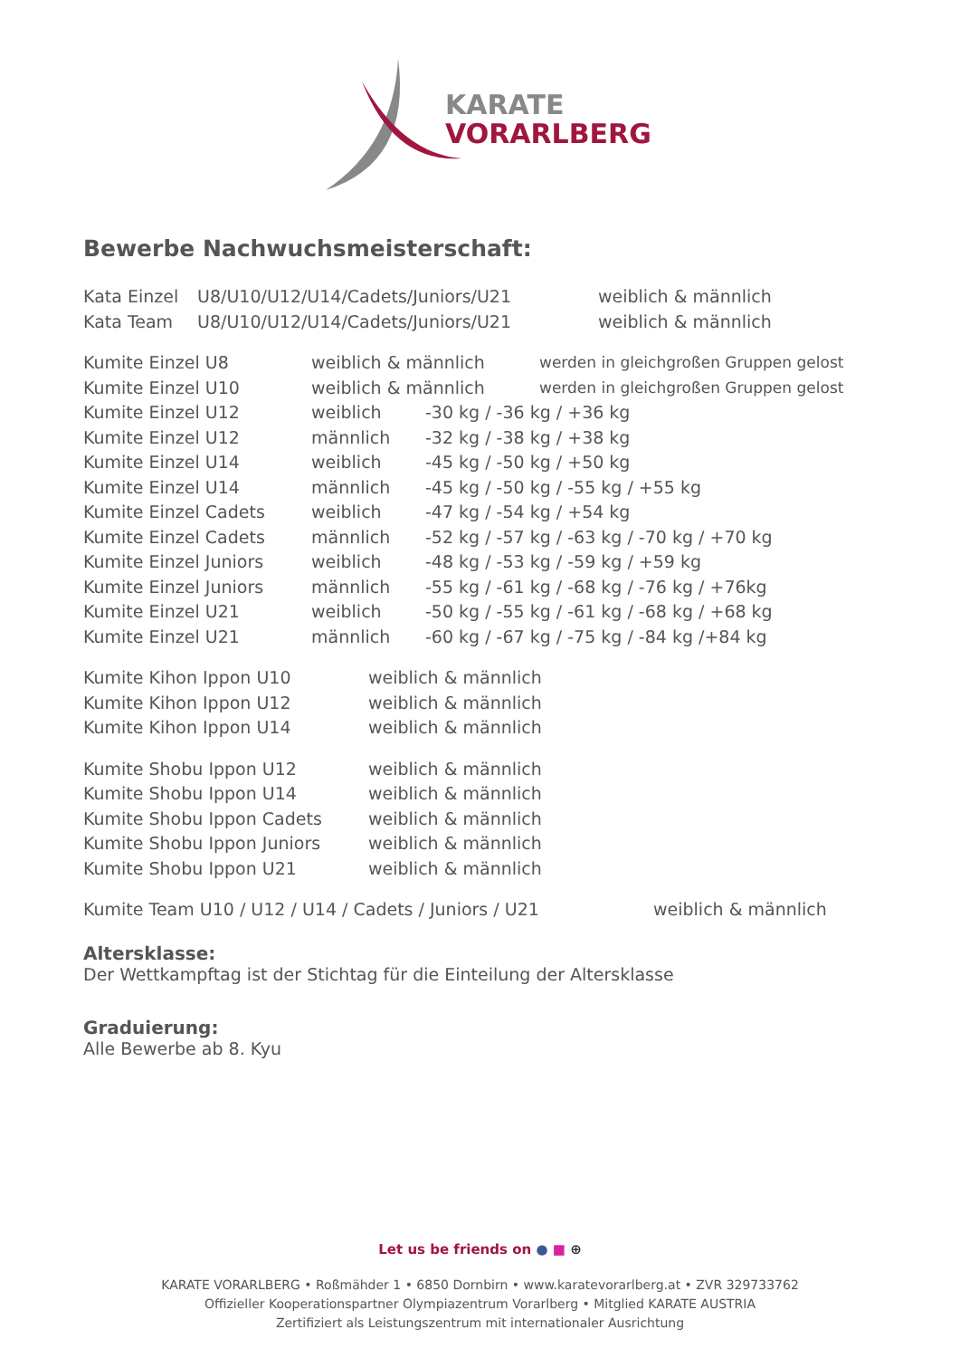KARATE
VORARLBERG
Bewerbe Nachwuchsmeisterschaft:
Kata Einzel U8/U10/U12/U14/Cadets/Juniors/U21 weiblich & männlich
Kata Team U8/U10/U12/U14/Cadets/Juniors/U21 weiblich & männlich
Kumite Einzel U8 weiblich & männlich werden in gleichgroßen Gruppen gelost
Kumite Einzel U10 weiblich & männlich werden in gleichgroßen Gruppen gelost
Kumite Einzel U12 weiblich -30 kg / -36 kg / +36 kg
Kumite Einzel U12 männlich -32 kg / -38 kg / +38 kg
Kumite Einzel U14 weiblich -45 kg / -50 kg / +50 kg
Kumite Einzel U14 männlich -45 kg / -50 kg / -55 kg / +55 kg
Kumite Einzel Cadets weiblich -47 kg / -54 kg / +54 kg
Kumite Einzel Cadets männlich -52 kg / -57 kg / -63 kg / -70 kg / +70 kg
Kumite Einzel Juniors weiblich -48 kg / -53 kg / -59 kg / +59 kg
Kumite Einzel Juniors männlich -55 kg / -61 kg / -68 kg / -76 kg / +76kg
Kumite Einzel U21 weiblich -50 kg / -55 kg / -61 kg / -68 kg / +68 kg
Kumite Einzel U21 männlich -60 kg / -67 kg / -75 kg / -84 kg /+84 kg
Kumite Kihon Ippon U10 weiblich & männlich
Kumite Kihon Ippon U12 weiblich & männlich
Kumite Kihon Ippon U14 weiblich & männlich
Kumite Shobu Ippon U12 weiblich & männlich
Kumite Shobu Ippon U14 weiblich & männlich
Kumite Shobu Ippon Cadets weiblich & männlich
Kumite Shobu Ippon Juniors weiblich & männlich
Kumite Shobu Ippon U21 weiblich & männlich
Kumite Team U10 / U12 / U14 / Cadets / Juniors / U21 weiblich & männlich
Altersklasse:
Der Wettkampftag ist der Stichtag für die Einteilung der Altersklasse
Graduierung:
Alle Bewerbe ab 8. Kyu
Let us be friends on ● ■ ⊕
KARATE VORARLBERG • Roßmähder 1 • 6850 Dornbirn • www.karatevorarlberg.at • ZVR 329733762
Offizieller Kooperationspartner Olympiazentrum Vorarlberg • Mitglied KARATE AUSTRIA
Zertifiziert als Leistungszentrum mit internationaler Ausrichtung